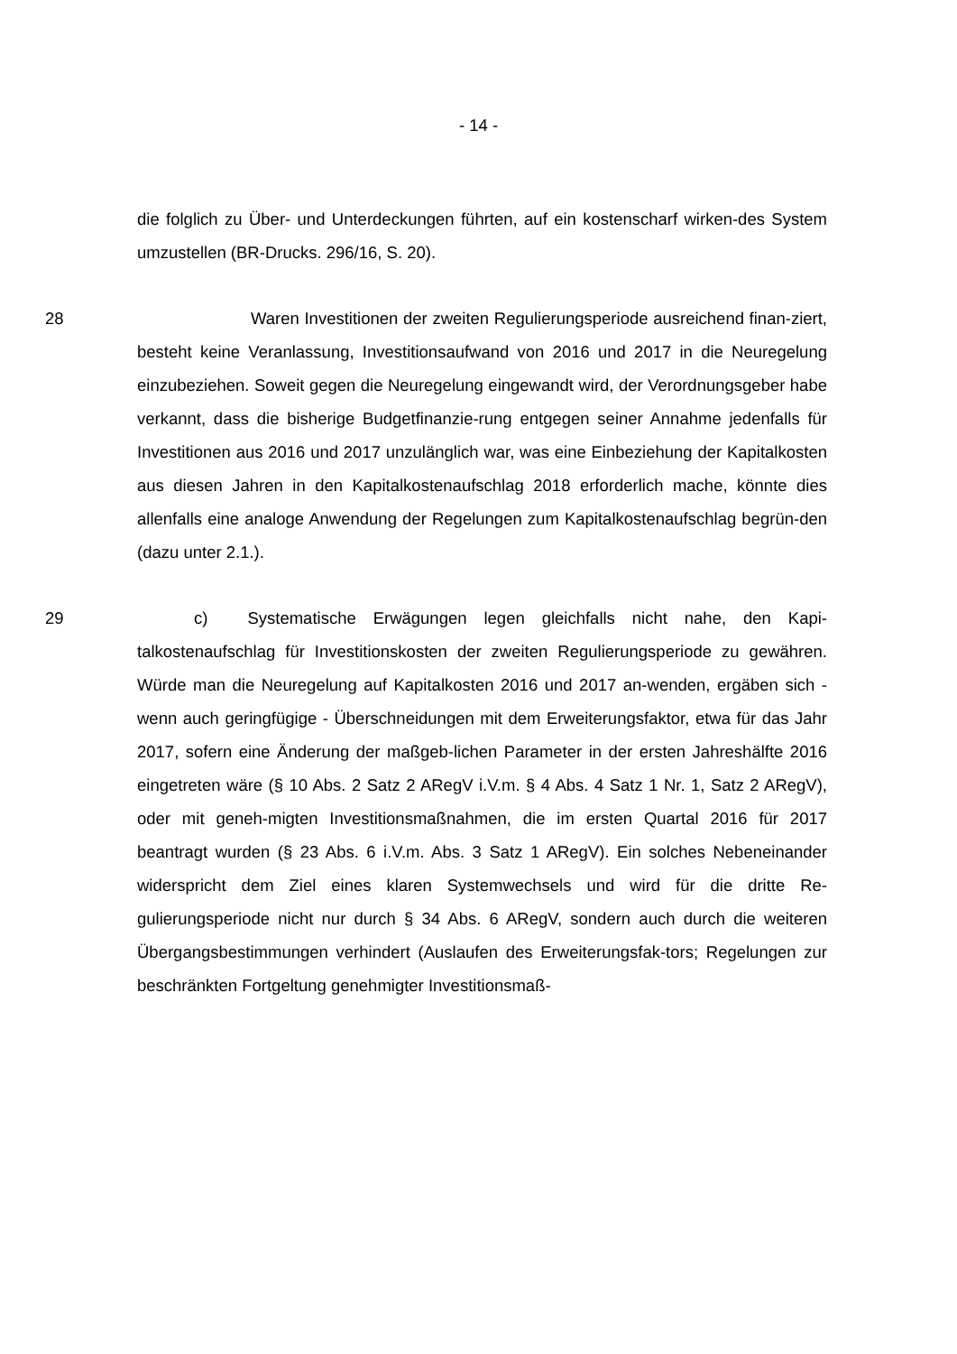- 14 -
die folglich zu Über- und Unterdeckungen führten, auf ein kostenscharf wirken-des System umzustellen (BR-Drucks. 296/16, S. 20).
28 Waren Investitionen der zweiten Regulierungsperiode ausreichend finan-ziert, besteht keine Veranlassung, Investitionsaufwand von 2016 und 2017 in die Neuregelung einzubeziehen. Soweit gegen die Neuregelung eingewandt wird, der Verordnungsgeber habe verkannt, dass die bisherige Budgetfinanzie-rung entgegen seiner Annahme jedenfalls für Investitionen aus 2016 und 2017 unzulänglich war, was eine Einbeziehung der Kapitalkosten aus diesen Jahren in den Kapitalkostenaufschlag 2018 erforderlich mache, könnte dies allenfalls eine analoge Anwendung der Regelungen zum Kapitalkostenaufschlag begrün-den (dazu unter 2.1.).
29 c) Systematische Erwägungen legen gleichfalls nicht nahe, den Kapi-talkostenaufschlag für Investitionskosten der zweiten Regulierungsperiode zu gewähren. Würde man die Neuregelung auf Kapitalkosten 2016 und 2017 an-wenden, ergäben sich - wenn auch geringfügige - Überschneidungen mit dem Erweiterungsfaktor, etwa für das Jahr 2017, sofern eine Änderung der maßgeb-lichen Parameter in der ersten Jahreshälfte 2016 eingetreten wäre (§ 10 Abs. 2 Satz 2 ARegV i.V.m. § 4 Abs. 4 Satz 1 Nr. 1, Satz 2 ARegV), oder mit geneh-migten Investitionsmaßnahmen, die im ersten Quartal 2016 für 2017 beantragt wurden (§ 23 Abs. 6 i.V.m. Abs. 3 Satz 1 ARegV). Ein solches Nebeneinander widerspricht dem Ziel eines klaren Systemwechsels und wird für die dritte Re-gulierungsperiode nicht nur durch § 34 Abs. 6 ARegV, sondern auch durch die weiteren Übergangsbestimmungen verhindert (Auslaufen des Erweiterungsfak-tors; Regelungen zur beschränkten Fortgeltung genehmigter Investitionsmaß-